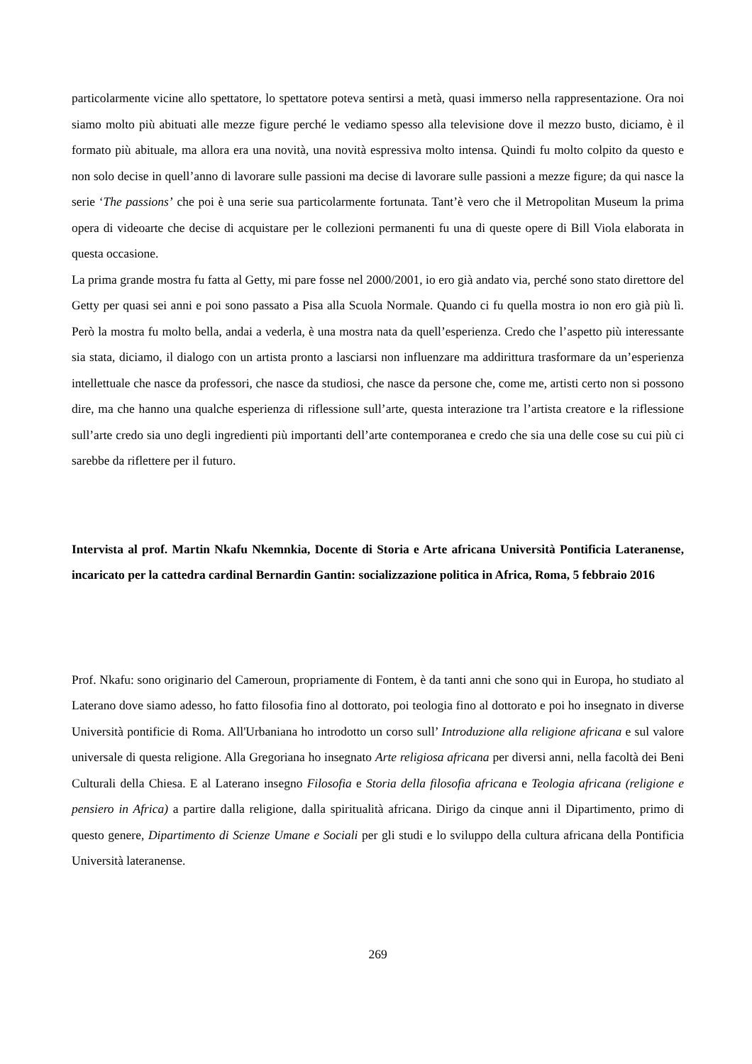particolarmente vicine allo spettatore, lo spettatore poteva sentirsi a metà, quasi immerso nella rappresentazione. Ora noi siamo molto più abituati alle mezze figure perché le vediamo spesso alla televisione dove il mezzo busto, diciamo, è il formato più abituale, ma allora era una novità, una novità espressiva molto intensa. Quindi fu molto colpito da questo e non solo decise in quell’anno di lavorare sulle passioni ma decise di lavorare sulle passioni a mezze figure; da qui nasce la serie ‘The passions’ che poi è una serie sua particolarmente fortunata. Tant’è vero che il Metropolitan Museum la prima opera di videoarte che decise di acquistare per le collezioni permanenti fu una di queste opere di Bill Viola elaborata in questa occasione.
La prima grande mostra fu fatta al Getty, mi pare fosse nel 2000/2001, io ero già andato via, perché sono stato direttore del Getty per quasi sei anni e poi sono passato a Pisa alla Scuola Normale. Quando ci fu quella mostra io non ero già più lì. Però la mostra fu molto bella, andai a vederla, è una mostra nata da quell’esperienza. Credo che l’aspetto più interessante sia stata, diciamo, il dialogo con un artista pronto a lasciarsi non influenzare ma addirittura trasformare da un’esperienza intellettuale che nasce da professori, che nasce da studiosi, che nasce da persone che, come me, artisti certo non si possono dire, ma che hanno una qualche esperienza di riflessione sull’arte, questa interazione tra l’artista creatore e la riflessione sull’arte credo sia uno degli ingredienti più importanti dell’arte contemporanea e credo che sia una delle cose su cui più ci sarebbe da riflettere per il futuro.
Intervista al prof. Martin Nkafu Nkemnkia, Docente di Storia e Arte africana Università Pontificia Lateranense, incaricato per la cattedra cardinal Bernardin Gantin: socializzazione politica in Africa, Roma, 5 febbraio 2016
Prof. Nkafu: sono originario del Cameroun, propriamente di Fontem, è da tanti anni che sono qui in Europa, ho studiato al Laterano dove siamo adesso, ho fatto filosofia fino al dottorato, poi teologia fino al dottorato e poi ho insegnato in diverse Università pontificie di Roma. All'Urbaniana ho introdotto un corso sull’ Introduzione alla religione africana e sul valore universale di questa religione. Alla Gregoriana ho insegnato Arte religiosa africana per diversi anni, nella facoltà dei Beni Culturali della Chiesa. E al Laterano insegno Filosofia e Storia della filosofia africana e Teologia africana (religione e pensiero in Africa) a partire dalla religione, dalla spiritualità africana. Dirigo da cinque anni il Dipartimento, primo di questo genere, Dipartimento di Scienze Umane e Sociali per gli studi e lo sviluppo della cultura africana della Pontificia Università lateranense.
269